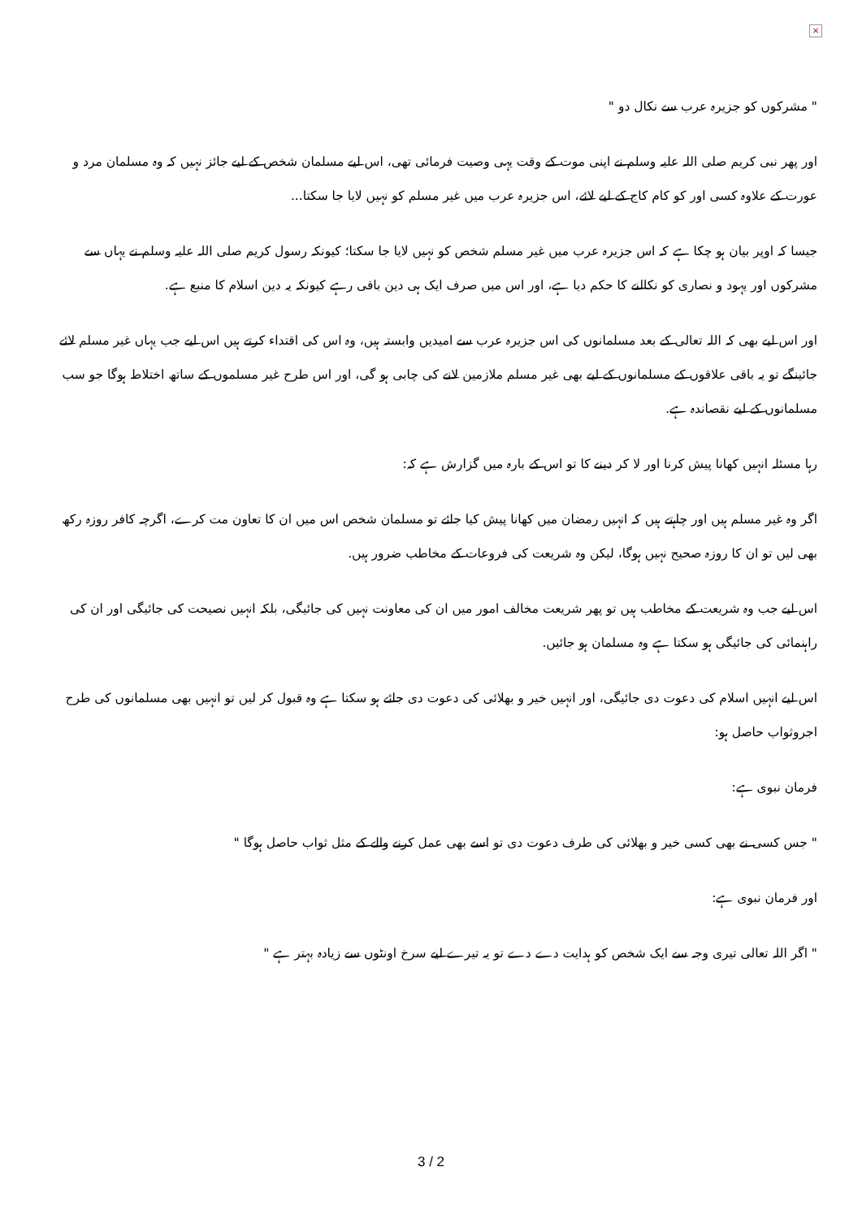×
" مشرکوں کو جزیرہ عرب سے نکال دو "
اور پھر نبی کریم صلی اللہ علیہ وسلم نے اپنی موت کے وقت یہی وصیت فرمائی تھی، اس لیے مسلمان شخص کے لیے جائز نہیں کہ وہ مسلمان مرد و عورت کے علاوہ کسی اور کو کام کاج کے لیے لائے، اس جزیرہ عرب میں غیر مسلم کو نہیں لایا جا سکتا...
جیسا کہ اوپر بیان ہو چکا ہے کہ اس جزیرہ عرب میں غیر مسلم شخص کو نہیں لایا جا سکتا؛ کیونکہ رسول کریم صلی اللہ علیہ وسلم نے یہاں سے مشرکوں اور یہود و نصاری کو نکالنے کا حکم دیا ہے، اور اس میں صرف ایک ہی دین باقی رہے کیونکہ یہ دین اسلام کا منبع ہے.
اور اس لیے بھی کہ اللہ تعالی کے بعد مسلمانوں کی اس جزیرہ عرب سے امیدیں وابستہ ہیں، وہ اس کی اقتداء کرتے ہیں اس لیے جب یہاں غیر مسلم لائے جائینگے تو یہ باقی علاقوں کے مسلمانوں کے لیے بھی غیر مسلم ملازمین لانے کی چابی ہو گی، اور اس طرح غیر مسلموں کے ساتھ اختلاط ہوگا جو سب مسلمانوں کے لیے نقصاندہ ہے.
رہا مسئلہ انہیں کھانا پیش کرنا اور لا کر دینے کا تو اس کے بارہ میں گزارش ہے کہ:
اگر وہ غیر مسلم ہیں اور چاہتے ہیں کہ انہیں رمضان میں کھانا پیش کیا جائے تو مسلمان شخص اس میں ان کا تعاون مت کرے، اگرچہ کافر روزہ رکھ بھی لیں تو ان کا روزہ صحیح نہیں ہوگا، لیکن وہ شریعت کی فروعات کے مخاطب ضرور ہیں.
اس لیے جب وہ شریعت کے مخاطب ہیں تو پھر شریعت مخالف امور میں ان کی معاونت نہیں کی جائیگی، بلکہ انہیں نصیحت کی جائیگی اور ان کی راہنمائی کی جائیگی ہو سکتا ہے وہ مسلمان ہو جائیں.
اس لیے انہیں اسلام کی دعوت دی جائیگی، اور انہیں خیر و بھلائی کی دعوت دی جائے ہو سکتا ہے وہ قبول کر لیں تو انہیں بھی مسلمانوں کی طرح اجروثواب حاصل ہو:
فرمان نبوی ہے:
" جس کسی نے بھی کسی خیر و بھلائی کی طرف دعوت دی تو اسے بھی عمل کرنے والے کے مثل ثواب حاصل ہوگا "
اور فرمان نبوی ہے:
" اگر اللہ تعالی تیری وجہ سے ایک شخص کو ہدایت دے دے تو یہ تیرے لیے سرخ اونٹوں سے زیادہ بہتر ہے "
3 / 2